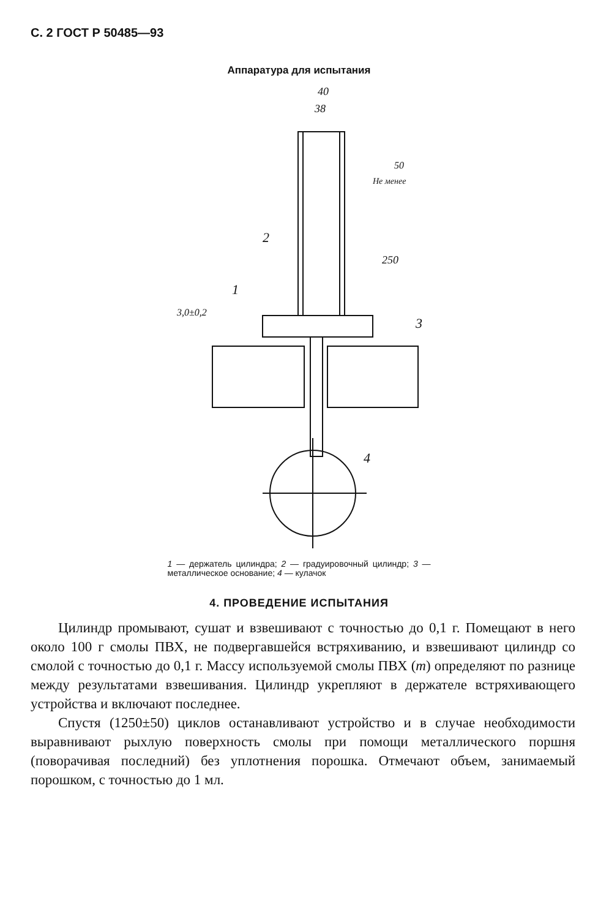С. 2 ГОСТ Р 50485—93
Аппаратура для испытания
40
38
2
1
3
4
250
50
Не менее
3,0±0,2
1 — держатель цилиндра; 2 — градуировочный цилиндр; 3 — металлическое основание; 4 — кулачок
4. ПРОВЕДЕНИЕ ИСПЫТАНИЯ
Цилиндр промывают, сушат и взвешивают с точностью до 0,1 г. Помещают в него около 100 г смолы ПВХ, не подвергавшейся встряхиванию, и взвешивают цилиндр со смолой с точностью до 0,1 г. Массу используемой смолы ПВХ (m) определяют по разнице между результатами взвешивания. Цилиндр укрепляют в держателе встряхивающего устройства и включают последнее.
Спустя (1250±50) циклов останавливают устройство и в случае необходимости выравнивают рыхлую поверхность смолы при помощи металлического поршня (поворачивая последний) без уплотнения порошка. Отмечают объем, занимаемый порошком, с точностью до 1 мл.